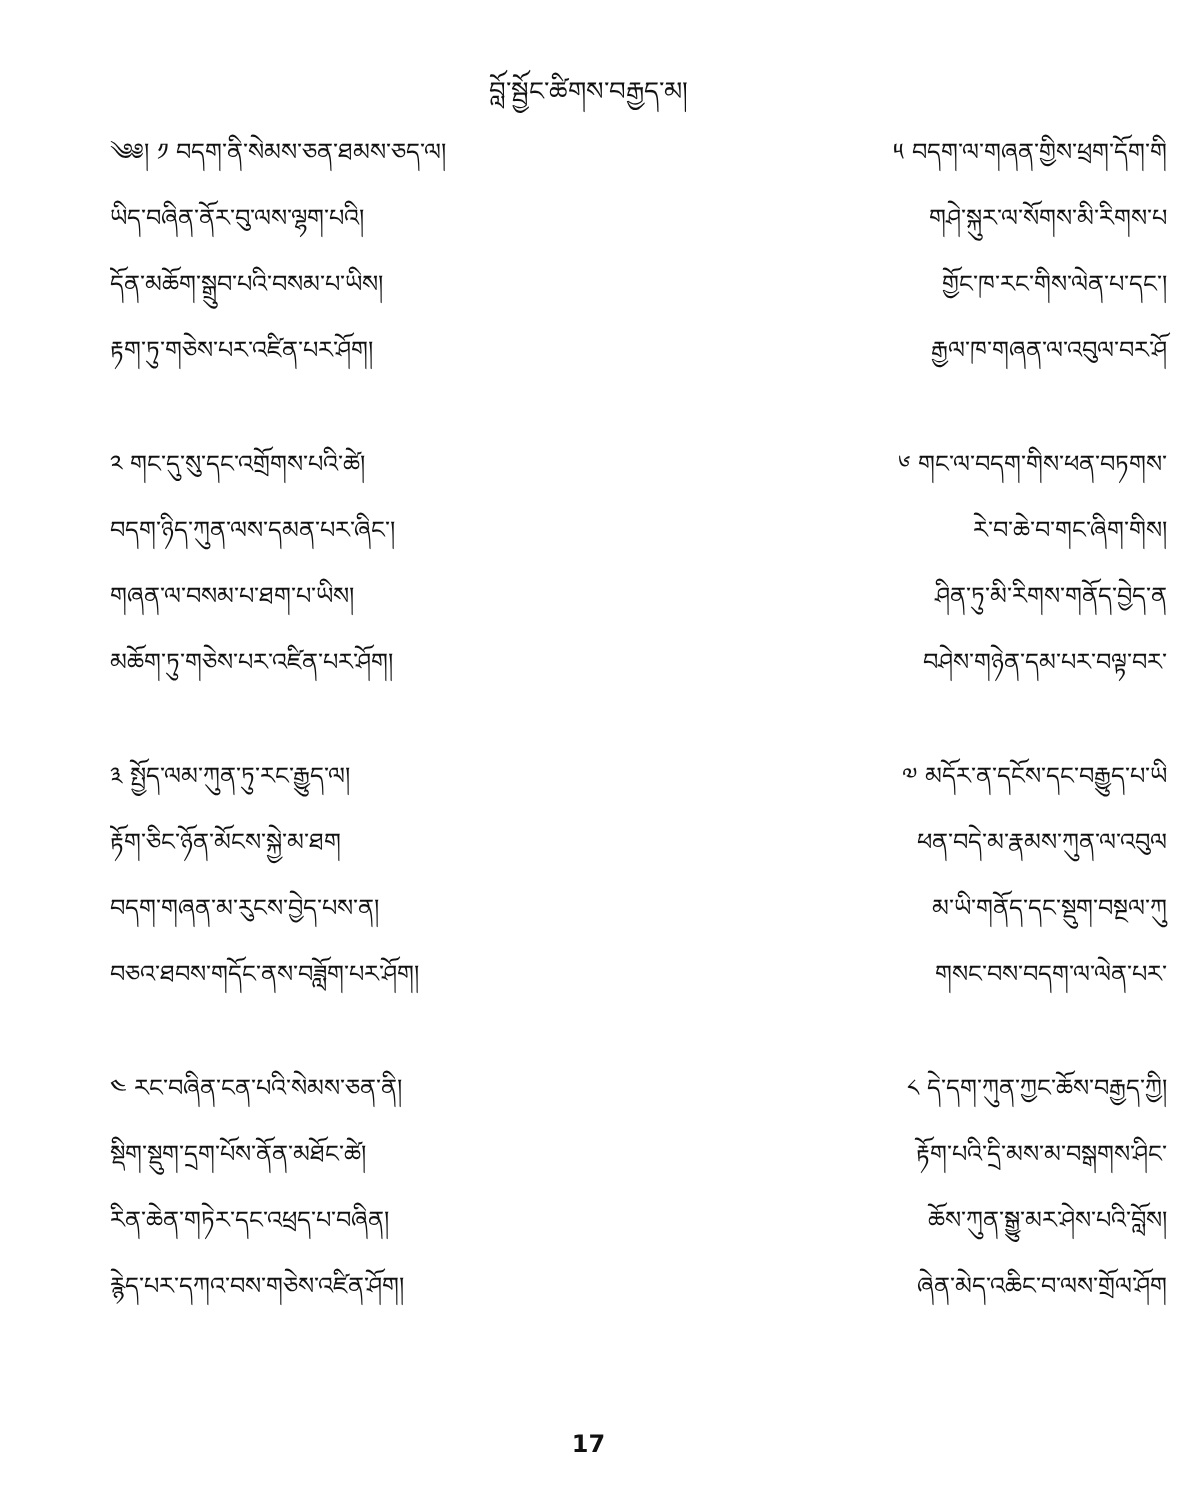བློ་སྦྱོང་ཚིགས་བརྒྱད་མ།
༄༅། ༡ བདག་ནི་སེམས་ཅན་ཐམས་ཅད་ལ།
ཡིད་བཞིན་ནོར་བུ་ལས་ལྷག་པའི།
དོན་མཆོག་སྒྲུབ་པའི་བསམ་པ་ཡིས།
རྟག་ཏུ་གཅེས་པར་འཛིན་པར་ཤོག།
༢ གང་དུ་སུ་དང་འགྲོགས་པའི་ཚེ།
བདག་ཉིད་ཀུན་ལས་དམན་པར་ཞིང་།
གཞན་ལ་བསམ་པ་ཐག་པ་ཡིས།
མཆོག་ཏུ་གཅེས་པར་འཛིན་པར་ཤོག།
༣ སྤྱོད་ལམ་ཀུན་ཏུ་རང་རྒྱུད་ལ།
རྟོག་ཅིང་ཉོན་མོངས་སྐྱེ་མ་ཐག
བདག་གཞན་མ་རུངས་བྱེད་པས་ན།
བཅའ་ཐབས་གདོང་ནས་བཟློག་པར་ཤོག།
༤ རང་བཞིན་ངན་པའི་སེམས་ཅན་ནི།
སྡིག་སྡུག་དྲག་པོས་ནོན་མཐོང་ཚེ།
རིན་ཆེན་གཏེར་དང་འཕྲད་པ་བཞིན།
རྙེད་པར་དཀའ་བས་གཅེས་འཛིན་ཤོག།
༥ བདག་ལ་གཞན་གྱིས་ཕྲག་དོག་གི
གཤེ་སྐུར་ལ་སོགས་མི་རིགས་པ
གྱོང་ཁ་རང་གིས་ལེན་པ་དང་།
རྒྱལ་ཁ་གཞན་ལ་འབུལ་བར་ཤོ
༦ གང་ལ་བདག་གིས་ཕན་བཏགས་
རེ་བ་ཆེ་བ་གང་ཞིག་གིས།
ཤིན་ཏུ་མི་རིགས་གནོད་བྱེད་ན
བཤེས་གཉེན་དམ་པར་བལྟ་བར་
༧ མདོར་ན་དངོས་དང་བརྒྱུད་པ་ཡི
ཕན་བདེ་མ་རྣམས་ཀུན་ལ་འབུལ
མ་ཡི་གནོད་དང་སྡུག་བསྔལ་ཀུ
གསང་བས་བདག་ལ་ལེན་པར་
༨ དེ་དག་ཀུན་ཀྱང་ཆོས་བརྒྱད་ཀྱི།
རྟོག་པའི་དྲི་མས་མ་བསྒགས་ཤིང་
ཆོས་ཀུན་སྒྱུ་མར་ཤེས་པའི་བློས།
ཞེན་མེད་འཆིང་བ་ལས་གྲོལ་ཤོག
17